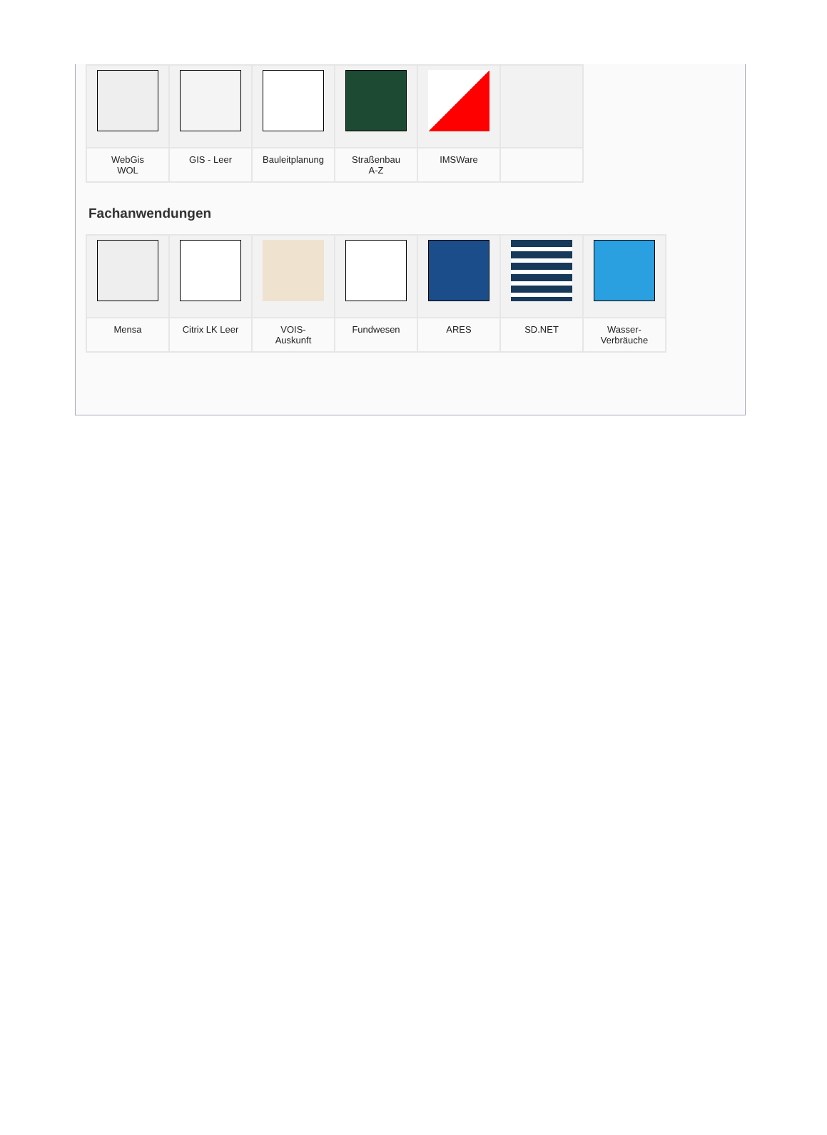| WebGis WOL | GIS - Leer | Bauleitplanung | Straßenbau A-Z | IMSWare | |
Fachanwendungen
| Mensa | Citrix LK Leer | VOIS- Auskunft | Fundwesen | ARES | SD.NET | Wasser- Verbräuche |